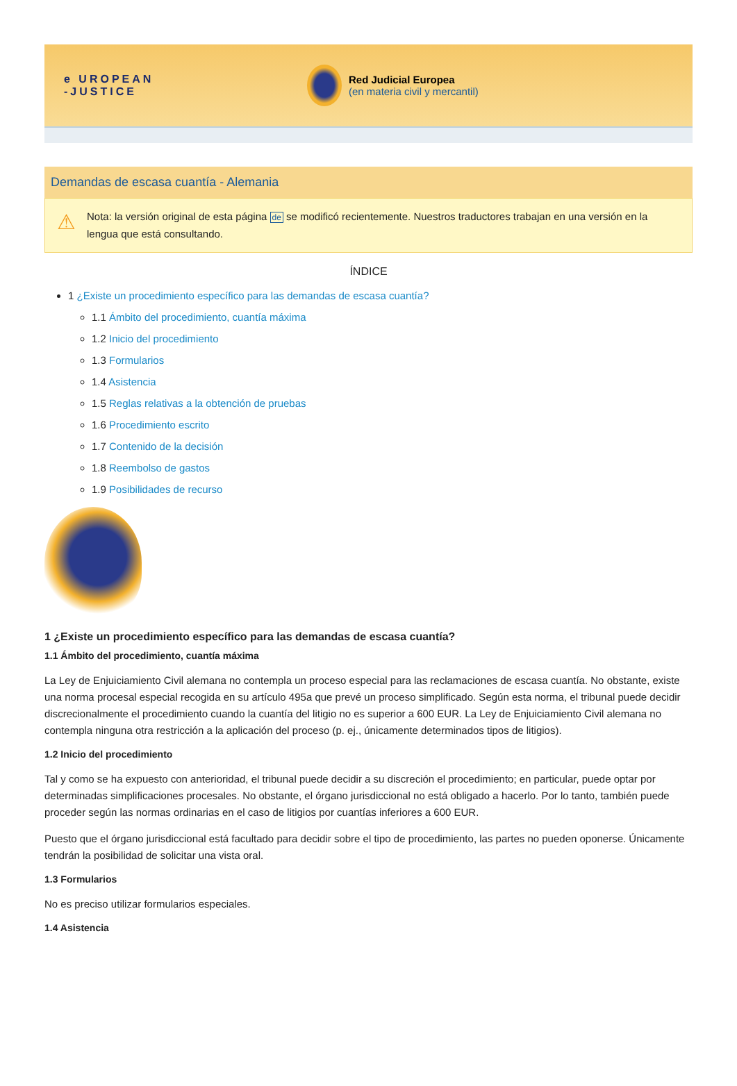e UROPEAN
-JUSTICE
Red Judicial Europea
(en materia civil y mercantil)
Demandas de escasa cuantía - Alemania
⚠
Nota: la versión original de esta página de se modificó recientemente. Nuestros traductores trabajan en una versión en la lengua que está consultando.
ÍNDICE
1 ¿Existe un procedimiento específico para las demandas de escasa cuantía?
1.1 Ámbito del procedimiento, cuantía máxima
1.2 Inicio del procedimiento
1.3 Formularios
1.4 Asistencia
1.5 Reglas relativas a la obtención de pruebas
1.6 Procedimiento escrito
1.7 Contenido de la decisión
1.8 Reembolso de gastos
1.9 Posibilidades de recurso
1 ¿Existe un procedimiento específico para las demandas de escasa cuantía?
1.1 Ámbito del procedimiento, cuantía máxima
La Ley de Enjuiciamiento Civil alemana no contempla un proceso especial para las reclamaciones de escasa cuantía. No obstante, existe una norma procesal especial recogida en su artículo 495a que prevé un proceso simplificado. Según esta norma, el tribunal puede decidir discrecionalmente el procedimiento cuando la cuantía del litigio no es superior a 600 EUR. La Ley de Enjuiciamiento Civil alemana no contempla ninguna otra restricción a la aplicación del proceso (p. ej., únicamente determinados tipos de litigios).
1.2 Inicio del procedimiento
Tal y como se ha expuesto con anterioridad, el tribunal puede decidir a su discreción el procedimiento; en particular, puede optar por determinadas simplificaciones procesales. No obstante, el órgano jurisdiccional no está obligado a hacerlo. Por lo tanto, también puede proceder según las normas ordinarias en el caso de litigios por cuantías inferiores a 600 EUR.
Puesto que el órgano jurisdiccional está facultado para decidir sobre el tipo de procedimiento, las partes no pueden oponerse. Únicamente tendrán la posibilidad de solicitar una vista oral.
1.3 Formularios
No es preciso utilizar formularios especiales.
1.4 Asistencia